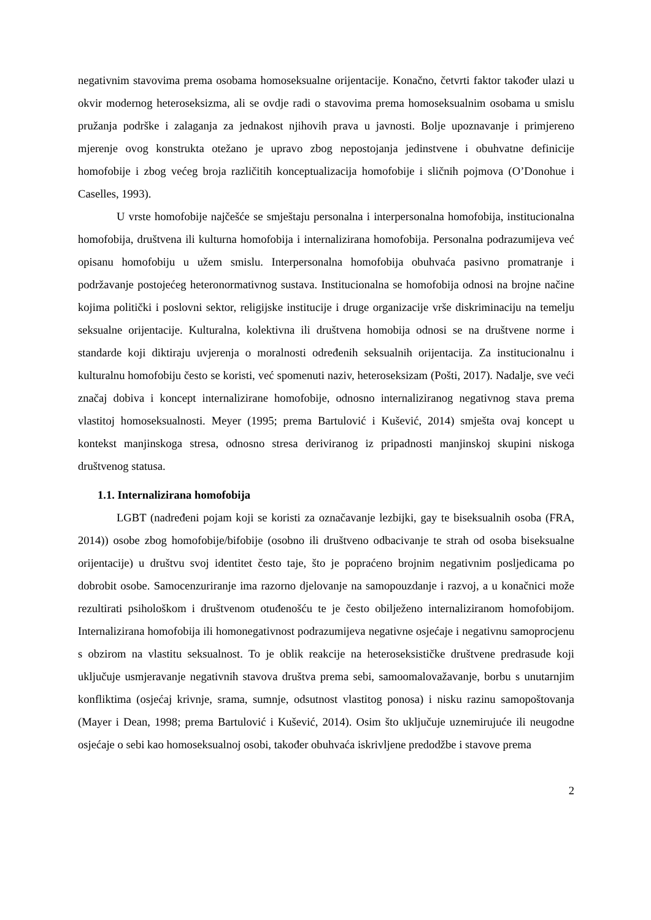negativnim stavovima prema osobama homoseksualne orijentacije. Konačno, četvrti faktor također ulazi u okvir modernog heteroseksizma, ali se ovdje radi o stavovima prema homoseksualnim osobama u smislu pružanja podrške i zalaganja za jednakost njihovih prava u javnosti. Bolje upoznavanje i primjereno mjerenje ovog konstrukta otežano je upravo zbog nepostojanja jedinstvene i obuhvatne definicije homofobije i zbog većeg broja različitih konceptualizacija homofobije i sličnih pojmova (O’Donohue i Caselles, 1993).
U vrste homofobije najčešće se smještaju personalna i interpersonalna homofobija, institucionalna homofobija, društvena ili kulturna homofobija i internalizirana homofobija. Personalna podrazumijeva već opisanu homofobiju u užem smislu. Interpersonalna homofobija obuhvaća pasivno promatranje i podržavanje postojećeg heteronormativnog sustava. Institucionalna se homofobija odnosi na brojne načine kojima politički i poslovni sektor, religijske institucije i druge organizacije vrše diskriminaciju na temelju seksualne orijentacije. Kulturalna, kolektivna ili društvena homobija odnosi se na društvene norme i standarde koji diktiraju uvjerenja o moralnosti određenih seksualnih orijentacija. Za institucionalnu i kulturalnu homofobiju često se koristi, već spomenuti naziv, heteroseksizam (Pošti, 2017). Nadalje, sve veći značaj dobiva i koncept internalizirane homofobije, odnosno internaliziranog negativnog stava prema vlastitoj homoseksualnosti. Meyer (1995; prema Bartulović i Kušević, 2014) smješta ovaj koncept u kontekst manjinskoga stresa, odnosno stresa deriviranog iz pripadnosti manjinskoj skupini niskoga društvenog statusa.
1.1. Internalizirana homofobija
LGBT (nadređeni pojam koji se koristi za označavanje lezbijki, gay te biseksualnih osoba (FRA, 2014)) osobe zbog homofobije/bifobije (osobno ili društveno odbacivanje te strah od osoba biseksualne orijentacije) u društvu svoj identitet često taje, što je popraćeno brojnim negativnim posljedicama po dobrobit osobe. Samocenzuriranje ima razorno djelovanje na samopouzdanje i razvoj, a u konačnici može rezultirati psihološkom i društvenom otuđenošću te je često obilježeno internaliziranom homofobijom. Internalizirana homofobija ili homonegativnost podrazumijeva negativne osjećaje i negativnu samoprocjenu s obzirom na vlastitu seksualnost. To je oblik reakcije na heteroseksističke društvene predrasude koji uključuje usmjeravanje negativnih stavova društva prema sebi, samoomalovažavanje, borbu s unutarnjim konfliktima (osjećaj krivnje, srama, sumnje, odsutnost vlastitog ponosa) i nisku razinu samopoštovanja (Mayer i Dean, 1998; prema Bartulović i Kušević, 2014). Osim što uključuje uznemirujuće ili neugodne osjećaje o sebi kao homoseksualnoj osobi, također obuhvaća iskrivljene predodžbe i stavove prema
2